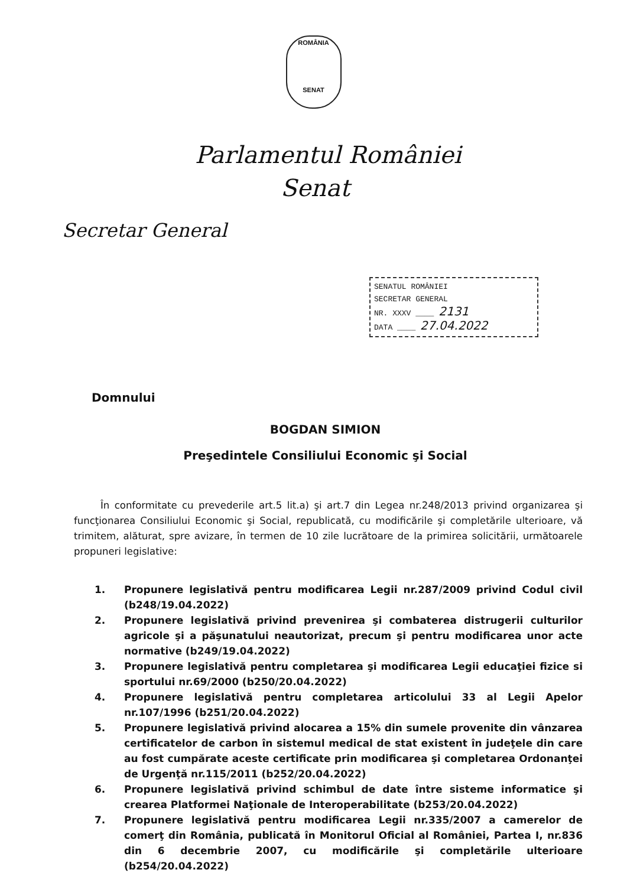ROMÂNIA
SENAT
Parlamentul României
Senat
Secretar General
SENATUL ROMÂNIEI
SECRETAR GENERAL
NR. XXXV ____ 2131
DATA ____ 27.04.2022
Domnului
BOGDAN SIMION
Preşedintele Consiliului Economic şi Social
În conformitate cu prevederile art.5 lit.a) şi art.7 din Legea nr.248/2013 privind organizarea şi funcţionarea Consiliului Economic şi Social, republicată, cu modificările şi completările ulterioare, vă trimitem, alăturat, spre avizare, în termen de 10 zile lucrătoare de la primirea solicitării, următoarele propuneri legislative:
1. Propunere legislativă pentru modificarea Legii nr.287/2009 privind Codul civil (b248/19.04.2022)
2. Propunere legislativă privind prevenirea şi combaterea distrugerii culturilor agricole şi a păşunatului neautorizat, precum şi pentru modificarea unor acte normative (b249/19.04.2022)
3. Propunere legislativă pentru completarea şi modificarea Legii educaţiei fizice si sportului nr.69/2000 (b250/20.04.2022)
4. Propunere legislativă pentru completarea articolului 33 al Legii Apelor nr.107/1996 (b251/20.04.2022)
5. Propunere legislativă privind alocarea a 15% din sumele provenite din vânzarea certificatelor de carbon în sistemul medical de stat existent în judeţele din care au fost cumpărate aceste certificate prin modificarea şi completarea Ordonanţei de Urgenţă nr.115/2011 (b252/20.04.2022)
6. Propunere legislativă privind schimbul de date între sisteme informatice şi crearea Platformei Naţionale de Interoperabilitate (b253/20.04.2022)
7. Propunere legislativă pentru modificarea Legii nr.335/2007 a camerelor de comerţ din România, publicată în Monitorul Oficial al României, Partea I, nr.836 din 6 decembrie 2007, cu modificările şi completările ulterioare (b254/20.04.2022)